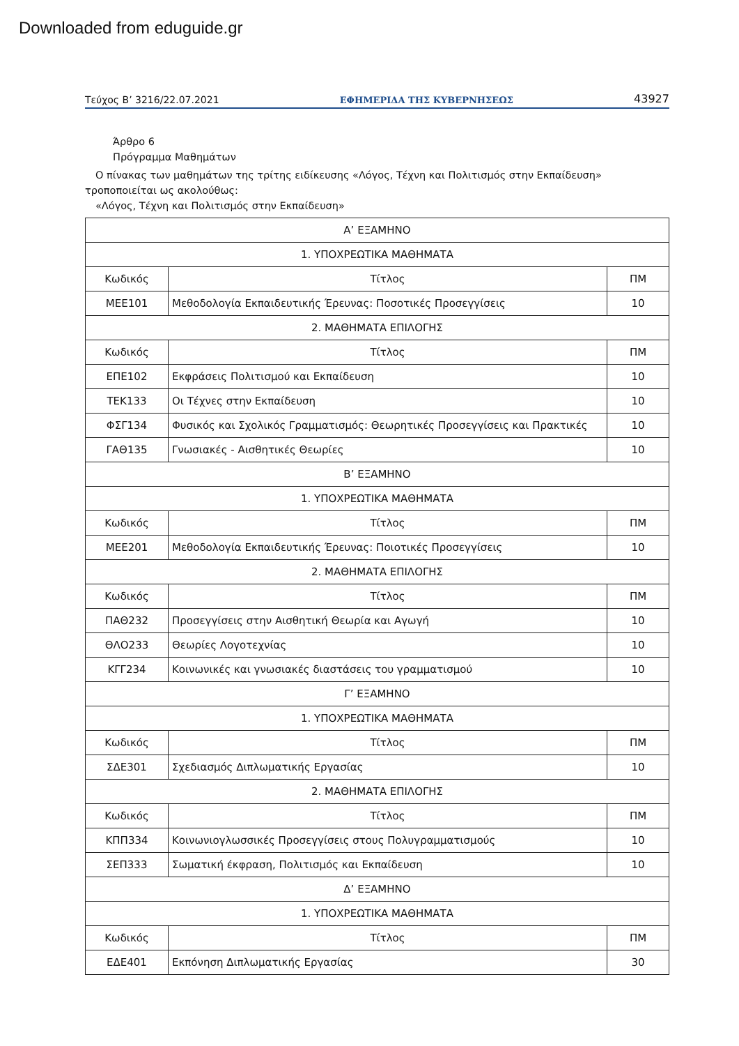Downloaded from eduguide.gr
Τεύχος Β’ 3216/22.07.2021 ΕΦΗΜΕΡΙΔΑ ΤΗΣ ΚΥΒΕΡΝΗΣΕΩΣ 43927
Άρθρο 6
Πρόγραμμα Μαθημάτων
Ο πίνακας των μαθημάτων της τρίτης ειδίκευσης «Λόγος, Τέχνη και Πολιτισμός στην Εκπαίδευση» τροποποιείται ως ακολούθως:
«Λόγος, Τέχνη και Πολιτισμός στην Εκπαίδευση»
| Α’ ΕΞΑΜΗΝΟ | | |
| 1. ΥΠΟΧΡΕΩΤΙΚΑ ΜΑΘΗΜΑΤΑ | | |
| Κωδικός | Τίτλος | ΠΜ |
| ΜΕΕ101 | Μεθοδολογία Εκπαιδευτικής Έρευνας: Ποσοτικές Προσεγγίσεις | 10 |
| 2. ΜΑΘΗΜΑΤΑ ΕΠΙΛΟΓΗΣ | | |
| Κωδικός | Τίτλος | ΠΜ |
| ΕΠΕ102 | Εκφράσεις Πολιτισμού και Εκπαίδευση | 10 |
| ΤΕΚ133 | Οι Τέχνες στην Εκπαίδευση | 10 |
| ΦΣΓ134 | Φυσικός και Σχολικός Γραμματισμός: Θεωρητικές Προσεγγίσεις και Πρακτικές | 10 |
| ΓΑΘ135 | Γνωσιακές - Αισθητικές Θεωρίες | 10 |
| Β’ ΕΞΑΜΗΝΟ | | |
| 1. ΥΠΟΧΡΕΩΤΙΚΑ ΜΑΘΗΜΑΤΑ | | |
| Κωδικός | Τίτλος | ΠΜ |
| ΜΕΕ201 | Μεθοδολογία Εκπαιδευτικής Έρευνας: Ποιοτικές Προσεγγίσεις | 10 |
| 2. ΜΑΘΗΜΑΤΑ ΕΠΙΛΟΓΗΣ | | |
| Κωδικός | Τίτλος | ΠΜ |
| ΠΑΘ232 | Προσεγγίσεις στην Αισθητική Θεωρία και Αγωγή | 10 |
| ΘΛΟ233 | Θεωρίες Λογοτεχνίας | 10 |
| ΚΓΓ234 | Κοινωνικές και γνωσιακές διαστάσεις του γραμματισμού | 10 |
| Γ’ ΕΞΑΜΗΝΟ | | |
| 1. ΥΠΟΧΡΕΩΤΙΚΑ ΜΑΘΗΜΑΤΑ | | |
| Κωδικός | Τίτλος | ΠΜ |
| ΣΔΕ301 | Σχεδιασμός Διπλωματικής Εργασίας | 10 |
| 2. ΜΑΘΗΜΑΤΑ ΕΠΙΛΟΓΗΣ | | |
| Κωδικός | Τίτλος | ΠΜ |
| ΚΠΠ334 | Κοινωνιογλωσσικές Προσεγγίσεις στους Πολυγραμματισμούς | 10 |
| ΣΕΠ333 | Σωματική έκφραση, Πολιτισμός και Εκπαίδευση | 10 |
| Δ’ ΕΞΑΜΗΝΟ | | |
| 1. ΥΠΟΧΡΕΩΤΙΚΑ ΜΑΘΗΜΑΤΑ | | |
| Κωδικός | Τίτλος | ΠΜ |
| ΕΔΕ401 | Εκπόνηση Διπλωματικής Εργασίας | 30 |